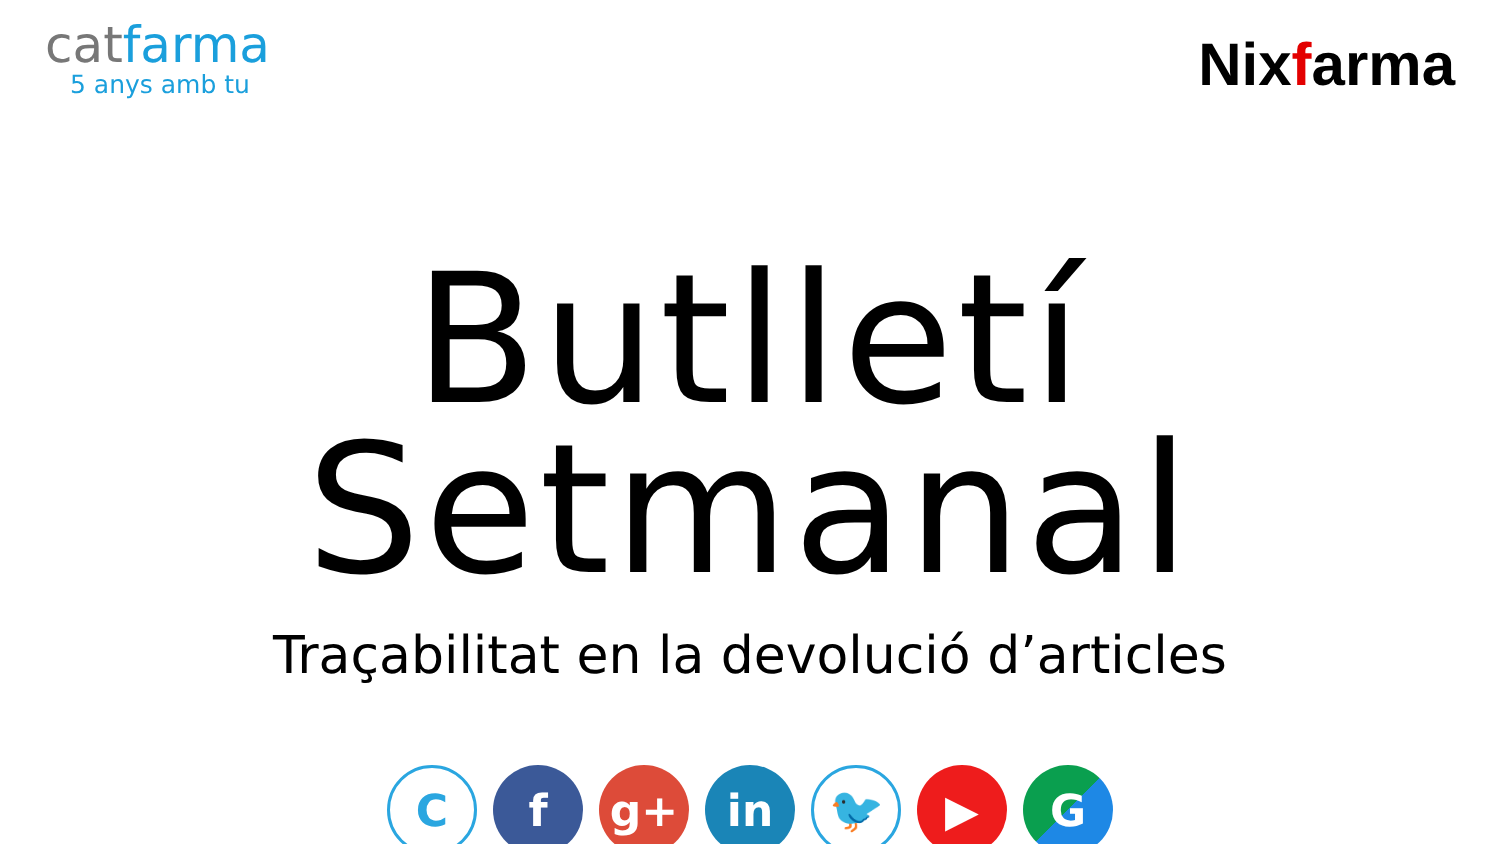catfarma
5 anys amb tu
Nixfarma
Butlletí Setmanal
Traçabilitat en la devolució d’articles
C
f g+ in
🐦
▶ G